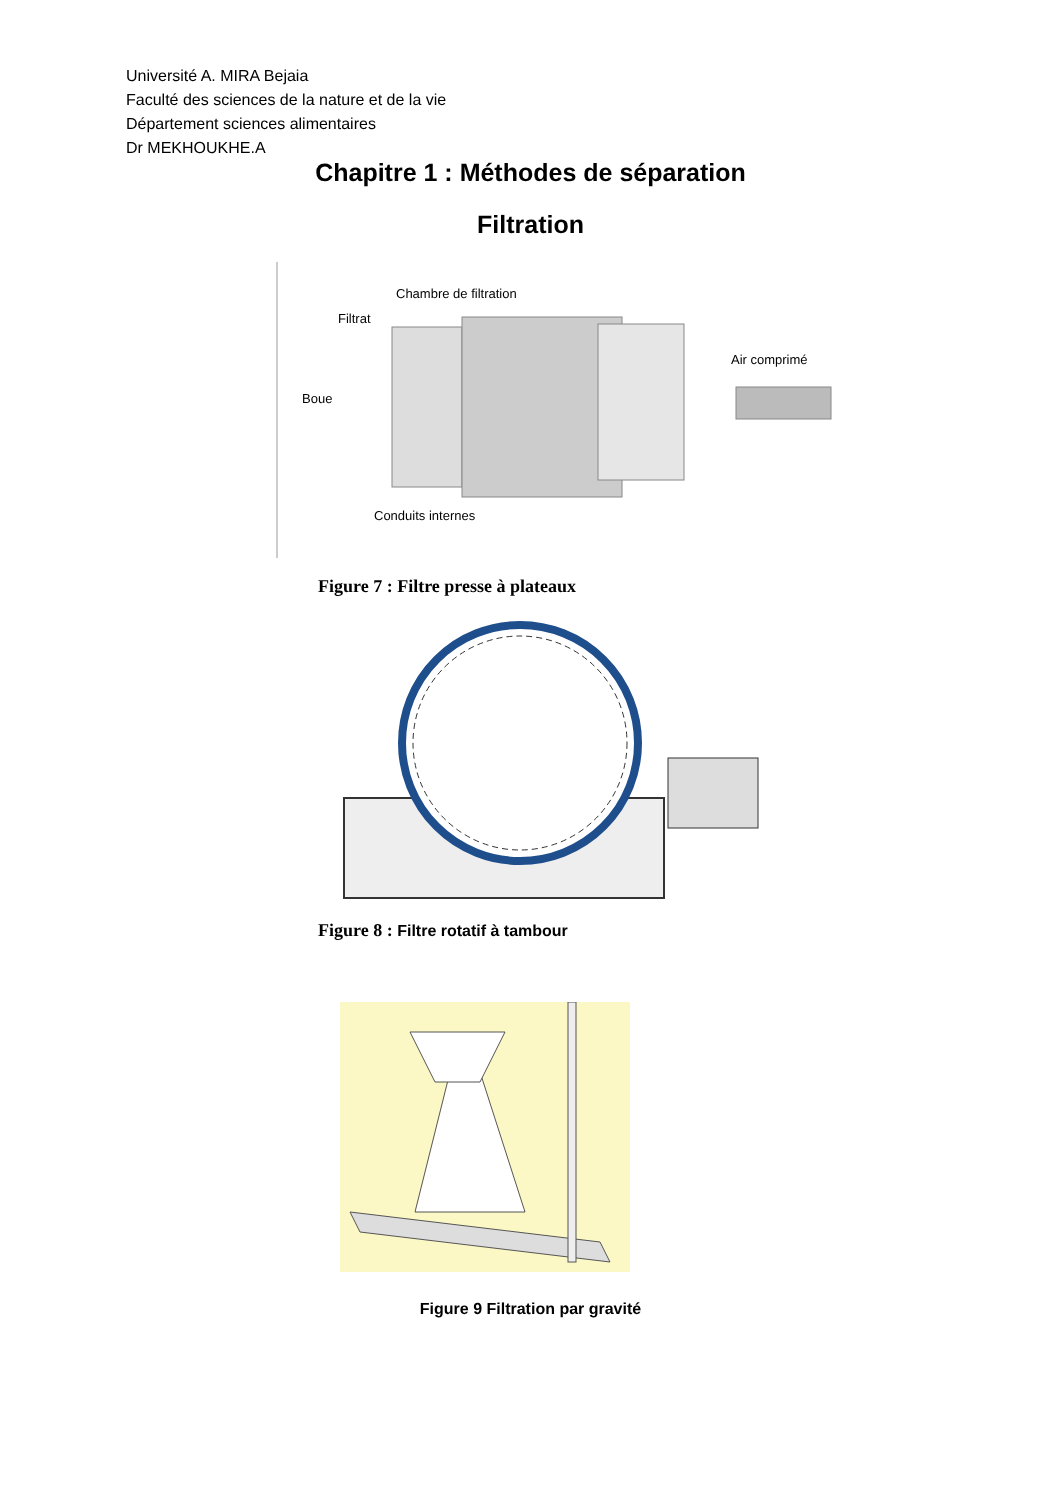Université A. MIRA Bejaia
Faculté des sciences de la nature et de la vie
Département sciences alimentaires
Dr MEKHOUKHE.A
Chapitre 1 : Méthodes de séparation
Filtration
Chambre de filtration
Filtrat
Boue
Air comprimé
Conduits internes
Figure 7 : Filtre presse à plateaux
Figure 8 : Filtre rotatif à tambour
Figure 9 Filtration par gravité